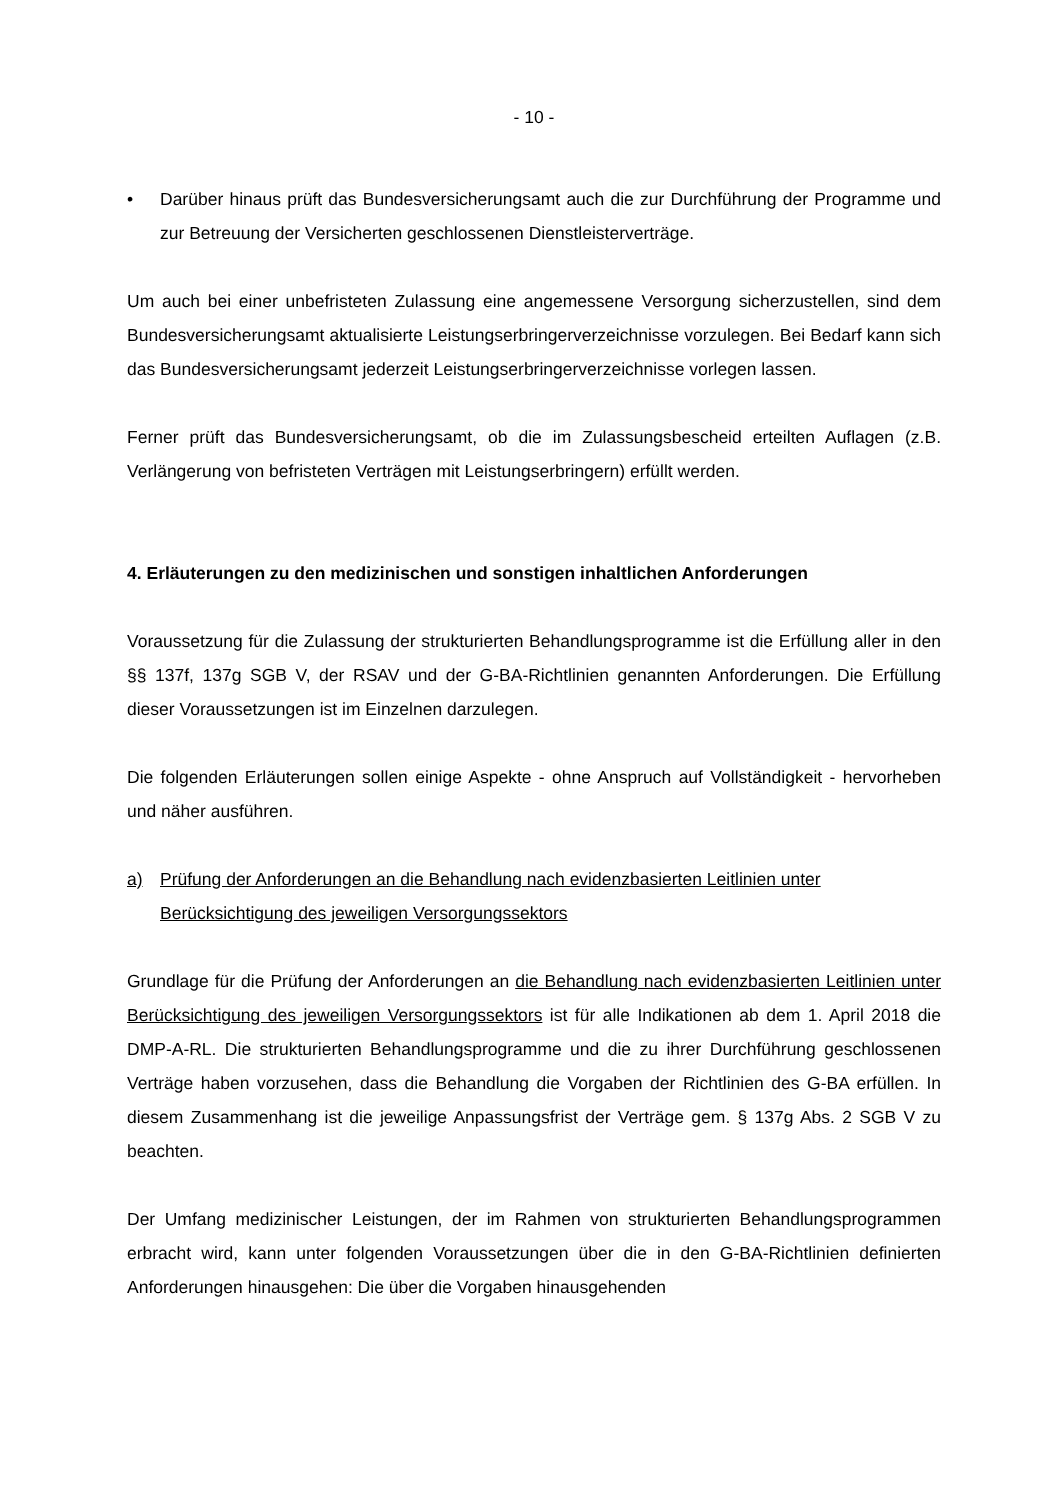- 10 -
• Darüber hinaus prüft das Bundesversicherungsamt auch die zur Durchführung der Programme und zur Betreuung der Versicherten geschlossenen Dienstleisterverträge.
Um auch bei einer unbefristeten Zulassung eine angemessene Versorgung sicherzustellen, sind dem Bundesversicherungsamt aktualisierte Leistungserbringerverzeichnisse vorzulegen. Bei Bedarf kann sich das Bundesversicherungsamt jederzeit Leistungserbringerverzeichnisse vorlegen lassen.
Ferner prüft das Bundesversicherungsamt, ob die im Zulassungsbescheid erteilten Auflagen (z.B. Verlängerung von befristeten Verträgen mit Leistungserbringern) erfüllt werden.
4. Erläuterungen zu den medizinischen und sonstigen inhaltlichen Anforderungen
Voraussetzung für die Zulassung der strukturierten Behandlungsprogramme ist die Erfüllung aller in den §§ 137f, 137g SGB V, der RSAV und der G-BA-Richtlinien genannten Anforderungen. Die Erfüllung dieser Voraussetzungen ist im Einzelnen darzulegen.
Die folgenden Erläuterungen sollen einige Aspekte - ohne Anspruch auf Vollständigkeit - hervorheben und näher ausführen.
a) Prüfung der Anforderungen an die Behandlung nach evidenzbasierten Leitlinien unter Berücksichtigung des jeweiligen Versorgungssektors
Grundlage für die Prüfung der Anforderungen an die Behandlung nach evidenzbasierten Leitlinien unter Berücksichtigung des jeweiligen Versorgungssektors ist für alle Indikationen ab dem 1. April 2018 die DMP-A-RL. Die strukturierten Behandlungsprogramme und die zu ihrer Durchführung geschlossenen Verträge haben vorzusehen, dass die Behandlung die Vorgaben der Richtlinien des G-BA erfüllen. In diesem Zusammenhang ist die jeweilige Anpassungsfrist der Verträge gem. § 137g Abs. 2 SGB V zu beachten.
Der Umfang medizinischer Leistungen, der im Rahmen von strukturierten Behandlungsprogrammen erbracht wird, kann unter folgenden Voraussetzungen über die in den G-BA-Richtlinien definierten Anforderungen hinausgehen: Die über die Vorgaben hinausgehenden